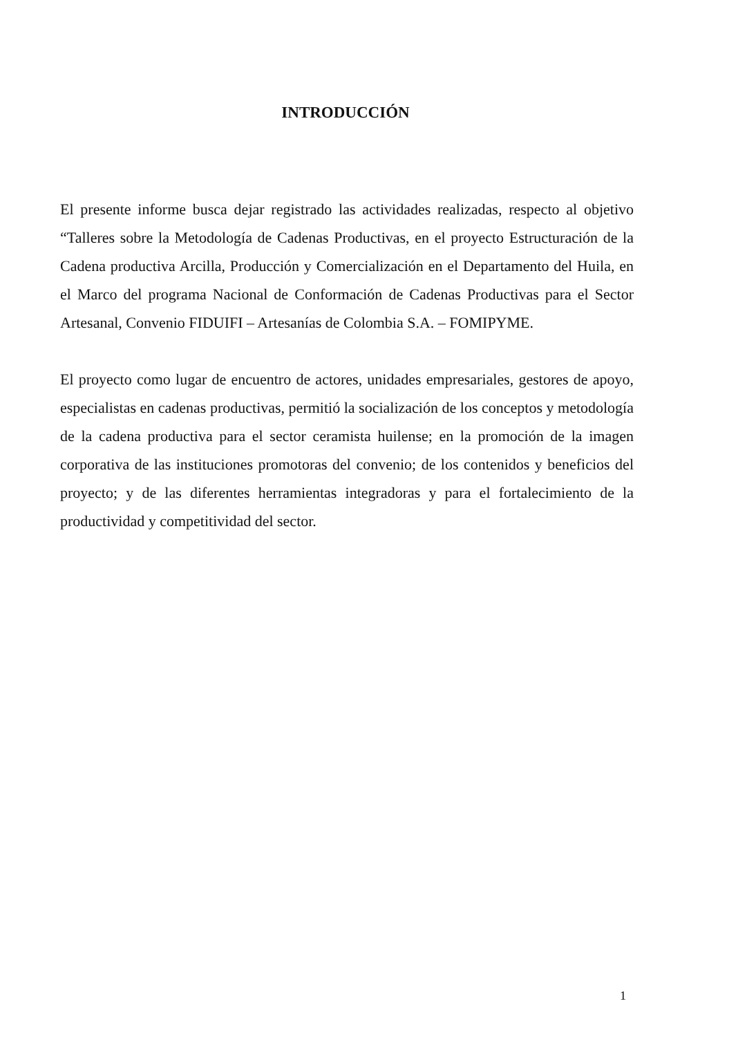INTRODUCCIÓN
El presente informe busca dejar registrado las actividades realizadas, respecto al objetivo “Talleres sobre la Metodología de Cadenas Productivas, en el proyecto Estructuración de la Cadena productiva Arcilla, Producción y Comercialización en el Departamento del Huila, en el Marco del programa Nacional de Conformación de Cadenas Productivas para el Sector Artesanal, Convenio FIDUIFI – Artesanías de Colombia S.A. – FOMIPYME.
El proyecto como lugar de encuentro de actores, unidades empresariales, gestores de apoyo, especialistas en cadenas productivas, permitió la socialización de los conceptos y metodología de la cadena productiva para el sector ceramista huilense; en la promoción de la imagen corporativa de las instituciones promotoras del convenio; de los contenidos y beneficios del proyecto; y de las diferentes herramientas integradoras y para el fortalecimiento de la productividad y competitividad del sector.
1